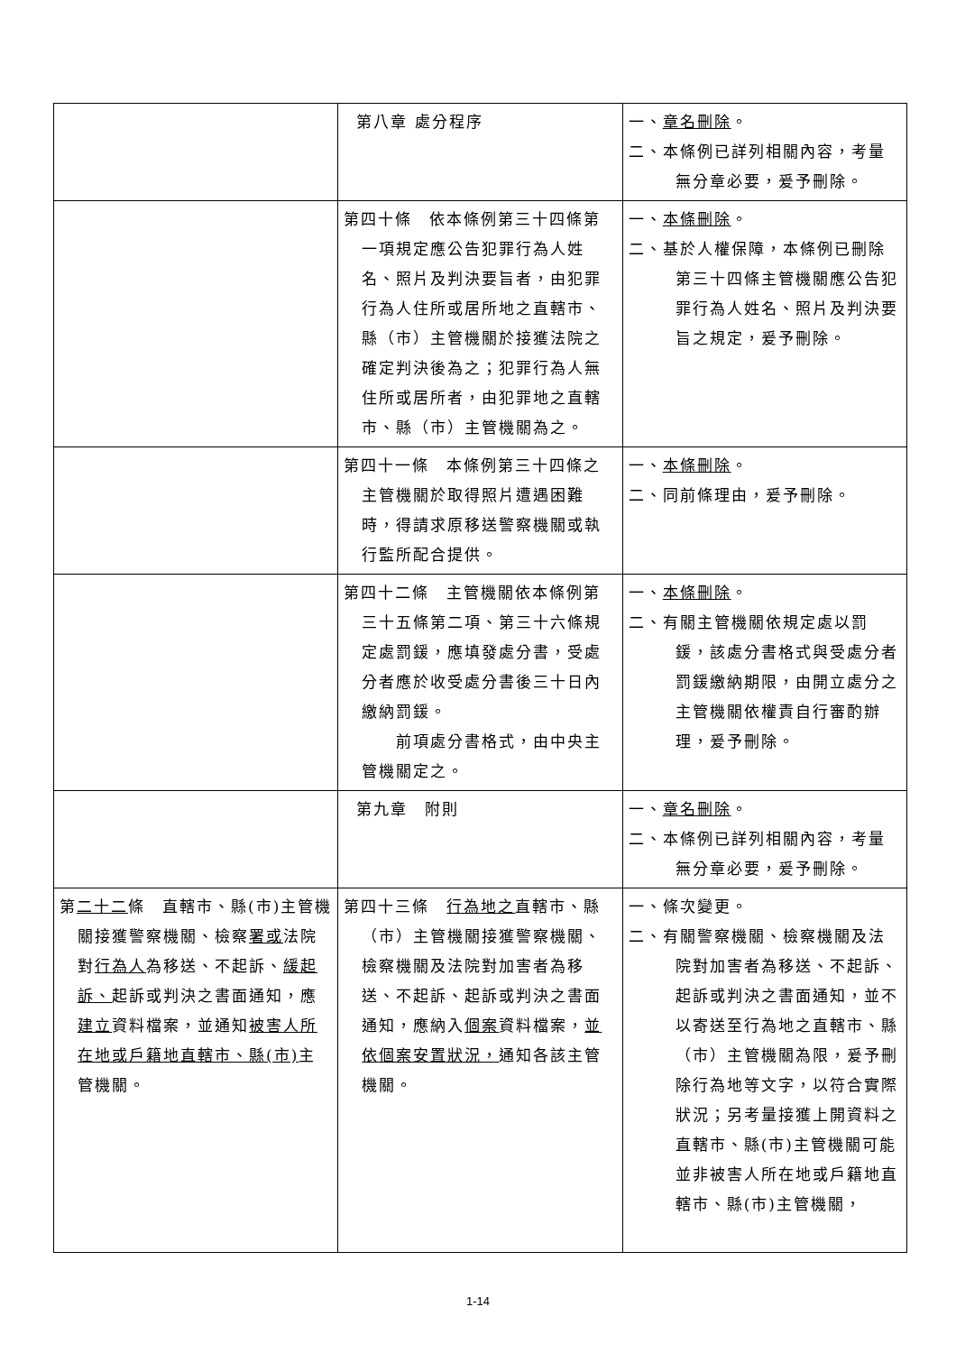| | 第八章 處分程序 | 一、 章名刪除 。 二、本條例已詳列相關內容，考量無分章必要，爰予刪除。 |
| | 第四十條 依本條例第三十四條第一項規定應公告犯罪行為人姓名、照片及判決要旨者，由犯罪行為人住所或居所地之直轄市、縣（市）主管機關於接獲法院之確定判決後為之；犯罪行為人無住所或居所者，由犯罪地之直轄市、縣（市）主管機關為之。 | 一、 本條刪除 。 二、基於人權保障，本條例已刪除第三十四條主管機關應公告犯罪行為人姓名、照片及判決要旨之規定，爰予刪除。 |
| | 第四十一條 本條例第三十四條之主管機關於取得照片遭遇困難時，得請求原移送警察機關或執行監所配合提供。 | 一、 本條刪除 。 二、同前條理由，爰予刪除。 |
| | 第四十二條 主管機關依本條例第三十五條第二項、第三十六條規定處罰鍰，應填發處分書，受處分者應於收受處分書後三十日內繳納罰鍰。 前項處分書格式，由中央主管機關定之。 | 一、 本條刪除 。 二、有關主管機關依規定處以罰鍰，該處分書格式與受處分者罰鍰繳納期限，由開立處分之主管機關依權責自行審酌辦理，爰予刪除。 |
| | 第九章 附則 | 一、 章名刪除 。 二、本條例已詳列相關內容，考量無分章必要，爰予刪除。 |
| 第 二十二 條 直轄市、縣(市)主管機關接獲警察機關、檢察 署或 法院對 行為人 為移送、不起訴、 緩起訴、 起訴或判決之書面通知，應 建立 資料檔案，並通知 被害人所在地或戶籍地直轄市、縣(市) 主管機關。 | 第四十三條 行為地之 直轄市、縣（市）主管機關接獲警察機關、檢察機關及法院對加害者為移送、不起訴、起訴或判決之書面通知，應納入 個案 資料檔案， 並依個案安置狀況， 通知各該主管機關。 | 一、條次變更。 二、有關警察機關、檢察機關及法院對加害者為移送、不起訴、起訴或判決之書面通知，並不以寄送至行為地之直轄市、縣（市）主管機關為限，爰予刪除行為地等文字，以符合實際狀況；另考量接獲上開資料之直轄市、縣(市)主管機關可能並非被害人所在地或戶籍地直轄市、縣(市)主管機關， |
1-14